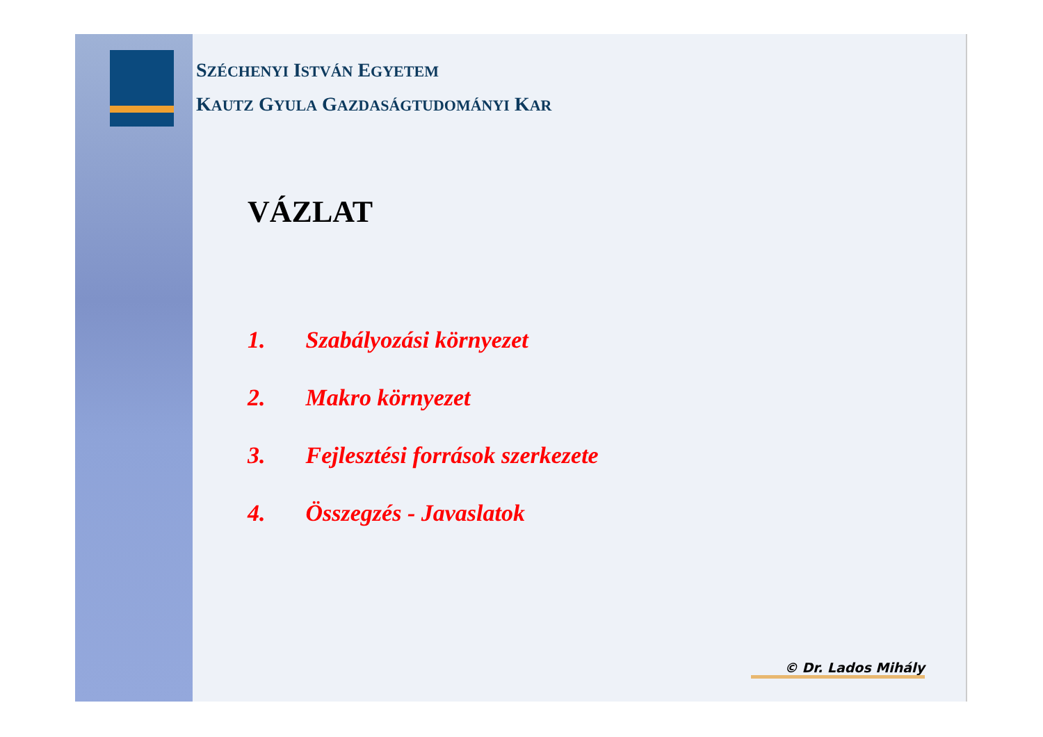SZÉCHENYI ISTVÁN EGYETEM
KAUTZ GYULA GAZDASÁGTUDOMÁNYI KAR
VÁZLAT
1. Szabályozási környezet
2. Makro környezet
3. Fejlesztési források szerkezete
4. Összegzés - Javaslatok
© Dr. Lados Mihály